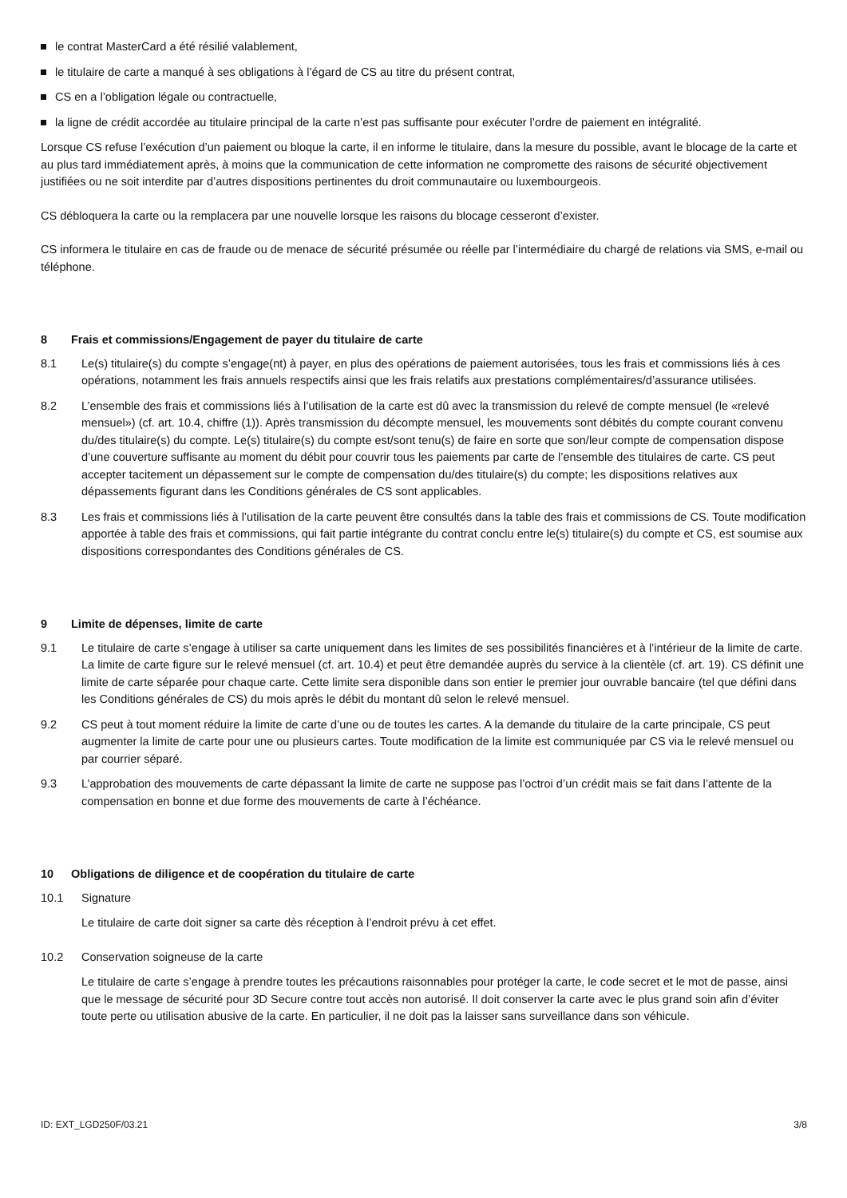le contrat MasterCard a été résilié valablement,
le titulaire de carte a manqué à ses obligations à l’égard de CS au titre du présent contrat,
CS en a l’obligation légale ou contractuelle,
la ligne de crédit accordée au titulaire principal de la carte n’est pas suffisante pour exécuter l’ordre de paiement en intégralité.
Lorsque CS refuse l’exécution d’un paiement ou bloque la carte, il en informe le titulaire, dans la mesure du possible, avant le blocage de la carte et au plus tard immédiatement après, à moins que la communication de cette information ne compromette des raisons de sécurité objectivement justifiées ou ne soit interdite par d’autres dispositions pertinentes du droit communautaire ou luxembourgeois.
CS débloquera la carte ou la remplacera par une nouvelle lorsque les raisons du blocage cesseront d’exister.
CS informera le titulaire en cas de fraude ou de menace de sécurité présumée ou réelle par l’intermédiaire du chargé de relations via SMS, e-mail ou téléphone.
8 Frais et commissions/Engagement de payer du titulaire de carte
8.1 Le(s) titulaire(s) du compte s’engage(nt) à payer, en plus des opérations de paiement autorisées, tous les frais et commissions liés à ces opérations, notamment les frais annuels respectifs ainsi que les frais relatifs aux prestations complémentaires/d’assurance utilisées.
8.2 L’ensemble des frais et commissions liés à l’utilisation de la carte est dû avec la transmission du relevé de compte mensuel (le «relevé mensuel») (cf. art. 10.4, chiffre (1)). Après transmission du décompte mensuel, les mouvements sont débités du compte courant convenu du/des titulaire(s) du compte. Le(s) titulaire(s) du compte est/sont tenu(s) de faire en sorte que son/leur compte de compensation dispose d’une couverture suffisante au moment du débit pour couvrir tous les paiements par carte de l’ensemble des titulaires de carte. CS peut accepter tacitement un dépassement sur le compte de compensation du/des titulaire(s) du compte; les dispositions relatives aux dépassements figurant dans les Conditions générales de CS sont applicables.
8.3 Les frais et commissions liés à l’utilisation de la carte peuvent être consultés dans la table des frais et commissions de CS. Toute modification apportée à table des frais et commissions, qui fait partie intégrante du contrat conclu entre le(s) titulaire(s) du compte et CS, est soumise aux dispositions correspondantes des Conditions générales de CS.
9 Limite de dépenses, limite de carte
9.1 Le titulaire de carte s’engage à utiliser sa carte uniquement dans les limites de ses possibilités financières et à l’intérieur de la limite de carte. La limite de carte figure sur le relevé mensuel (cf. art. 10.4) et peut être demandée auprès du service à la clientèle (cf. art. 19). CS définit une limite de carte séparée pour chaque carte. Cette limite sera disponible dans son entier le premier jour ouvrable bancaire (tel que défini dans les Conditions générales de CS) du mois après le débit du montant dû selon le relevé mensuel.
9.2 CS peut à tout moment réduire la limite de carte d’une ou de toutes les cartes. A la demande du titulaire de la carte principale, CS peut augmenter la limite de carte pour une ou plusieurs cartes. Toute modification de la limite est communiquée par CS via le relevé mensuel ou par courrier séparé.
9.3 L’approbation des mouvements de carte dépassant la limite de carte ne suppose pas l’octroi d’un crédit mais se fait dans l’attente de la compensation en bonne et due forme des mouvements de carte à l’échéance.
10 Obligations de diligence et de coopération du titulaire de carte
10.1 Signature
Le titulaire de carte doit signer sa carte dès réception à l’endroit prévu à cet effet.
10.2 Conservation soigneuse de la carte
Le titulaire de carte s’engage à prendre toutes les précautions raisonnables pour protéger la carte, le code secret et le mot de passe, ainsi que le message de sécurité pour 3D Secure contre tout accès non autorisé. Il doit conserver la carte avec le plus grand soin afin d’éviter toute perte ou utilisation abusive de la carte. En particulier, il ne doit pas la laisser sans surveillance dans son véhicule.
ID: EXT_LGD250F/03.21 3/8